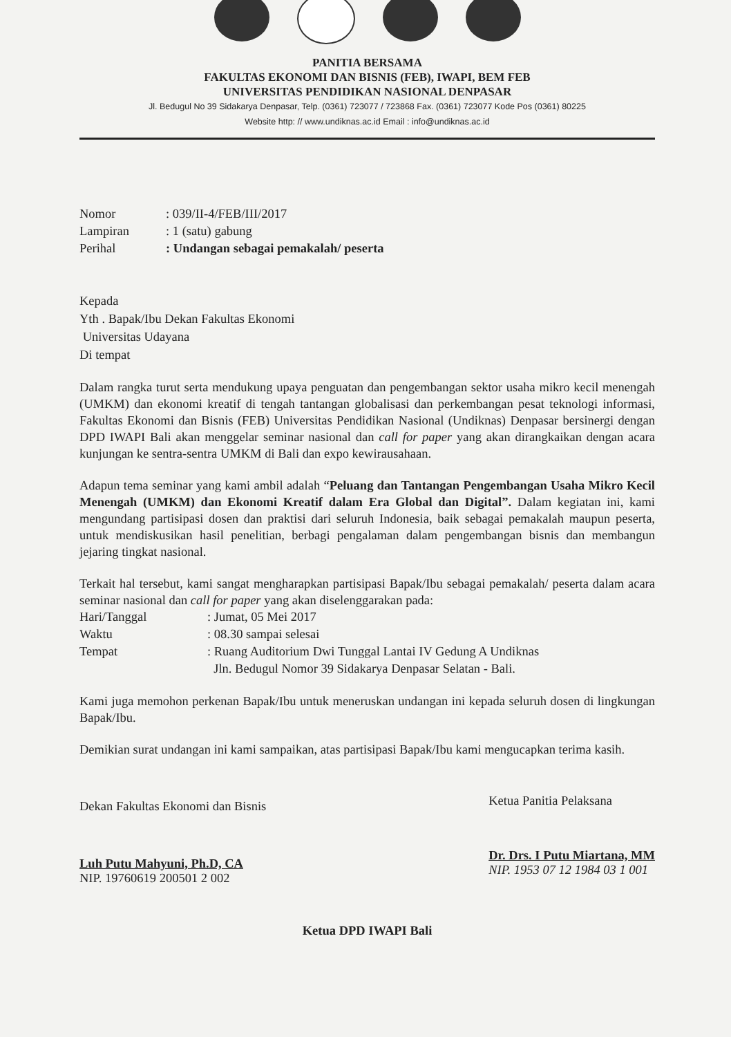PANITIA BERSAMA
FAKULTAS EKONOMI DAN BISNIS (FEB), IWAPI, BEM FEB
UNIVERSITAS PENDIDIKAN NASIONAL DENPASAR
Jl. Bedugul No 39 Sidakarya Denpasar, Telp. (0361) 723077 / 723868 Fax. (0361) 723077 Kode Pos (0361) 80225
Website http: // www.undiknas.ac.id Email : info@undiknas.ac.id
| Nomor | : 039/II-4/FEB/III/2017 |
| Lampiran | : 1 (satu) gabung |
| Perihal | : Undangan sebagai pemakalah/ peserta |
Kepada
Yth . Bapak/Ibu Dekan Fakultas Ekonomi
Universitas Udayana
Di tempat
Dalam rangka turut serta mendukung upaya penguatan dan pengembangan sektor usaha mikro kecil menengah (UMKM) dan ekonomi kreatif di tengah tantangan globalisasi dan perkembangan pesat teknologi informasi, Fakultas Ekonomi dan Bisnis (FEB) Universitas Pendidikan Nasional (Undiknas) Denpasar bersinergi dengan DPD IWAPI Bali akan menggelar seminar nasional dan call for paper yang akan dirangkaikan dengan acara kunjungan ke sentra-sentra UMKM di Bali dan expo kewirausahaan.
Adapun tema seminar yang kami ambil adalah “Peluang dan Tantangan Pengembangan Usaha Mikro Kecil Menengah (UMKM) dan Ekonomi Kreatif dalam Era Global dan Digital”. Dalam kegiatan ini, kami mengundang partisipasi dosen dan praktisi dari seluruh Indonesia, baik sebagai pemakalah maupun peserta, untuk mendiskusikan hasil penelitian, berbagi pengalaman dalam pengembangan bisnis dan membangun jejaring tingkat nasional.
Terkait hal tersebut, kami sangat mengharapkan partisipasi Bapak/Ibu sebagai pemakalah/ peserta dalam acara seminar nasional dan call for paper yang akan diselenggarakan pada:
| Hari/Tanggal | : Jumat, 05 Mei 2017 |
| Waktu | : 08.30 sampai selesai |
| Tempat | : Ruang Auditorium Dwi Tunggal Lantai IV Gedung A Undiknas Jln. Bedugul Nomor 39 Sidakarya Denpasar Selatan - Bali. |
Kami juga memohon perkenan Bapak/Ibu untuk meneruskan undangan ini kepada seluruh dosen di lingkungan Bapak/Ibu.
Demikian surat undangan ini kami sampaikan, atas partisipasi Bapak/Ibu kami mengucapkan terima kasih.
Dekan Fakultas Ekonomi dan Bisnis
Luh Putu Mahyuni, Ph.D, CA
NIP. 19760619 200501 2 002
Ketua Panitia Pelaksana
Dr. Drs. I Putu Miartana, MM
NIP. 1953 07 12 1984 03 1 001
Ketua DPD IWAPI Bali